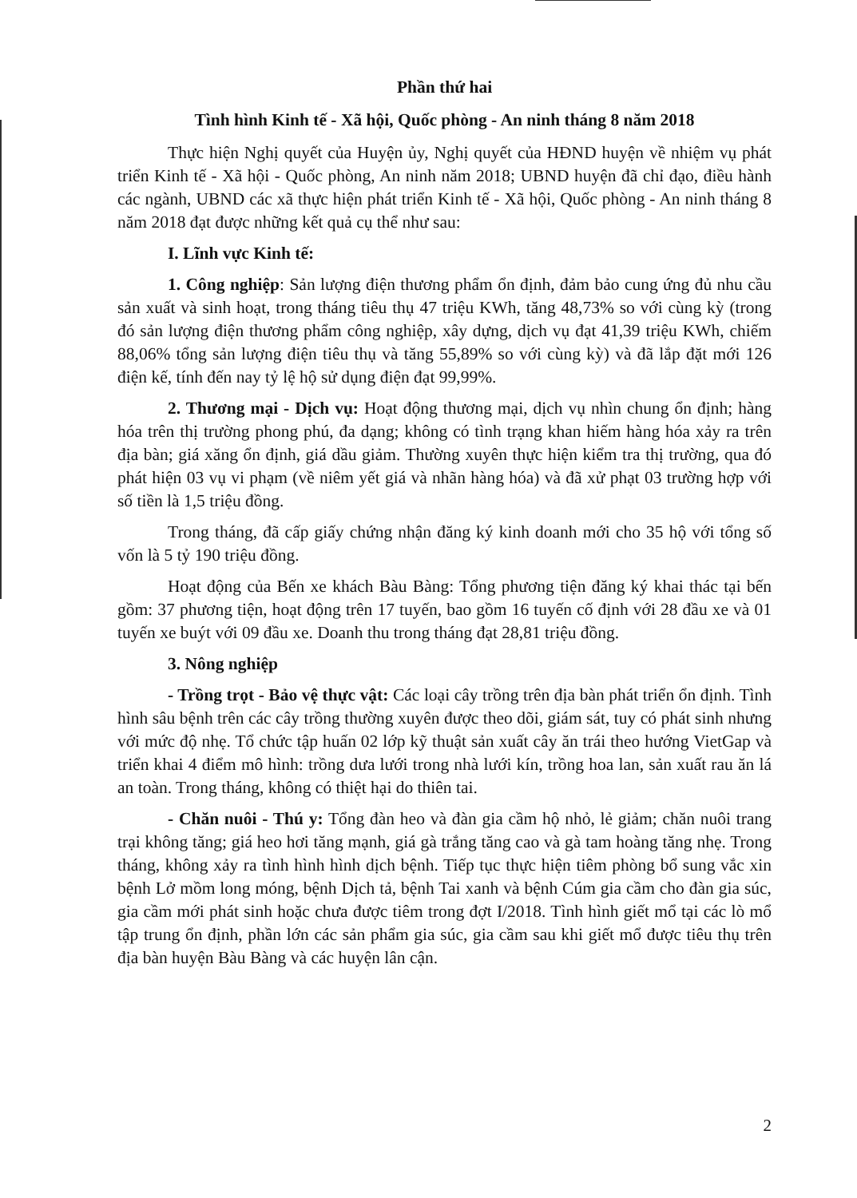Phần thứ hai
Tình hình Kinh tế - Xã hội, Quốc phòng - An ninh tháng 8 năm 2018
Thực hiện Nghị quyết của Huyện ủy, Nghị quyết của HĐND huyện về nhiệm vụ phát triển Kinh tế - Xã hội - Quốc phòng, An ninh năm 2018; UBND huyện đã chỉ đạo, điều hành các ngành, UBND các xã thực hiện phát triển Kinh tế - Xã hội, Quốc phòng - An ninh tháng 8 năm 2018 đạt được những kết quả cụ thể như sau:
I. Lĩnh vực Kinh tế:
1. Công nghiệp: Sản lượng điện thương phẩm ổn định, đảm bảo cung ứng đủ nhu cầu sản xuất và sinh hoạt, trong tháng tiêu thụ 47 triệu KWh, tăng 48,73% so với cùng kỳ (trong đó sản lượng điện thương phẩm công nghiệp, xây dựng, dịch vụ đạt 41,39 triệu KWh, chiếm 88,06% tổng sản lượng điện tiêu thụ và tăng 55,89% so với cùng kỳ) và đã lắp đặt mới 126 điện kế, tính đến nay tỷ lệ hộ sử dụng điện đạt 99,99%.
2. Thương mại - Dịch vụ: Hoạt động thương mại, dịch vụ nhìn chung ổn định; hàng hóa trên thị trường phong phú, đa dạng; không có tình trạng khan hiếm hàng hóa xảy ra trên địa bàn; giá xăng ổn định, giá dầu giảm. Thường xuyên thực hiện kiểm tra thị trường, qua đó phát hiện 03 vụ vi phạm (về niêm yết giá và nhãn hàng hóa) và đã xử phạt 03 trường hợp với số tiền là 1,5 triệu đồng.
Trong tháng, đã cấp giấy chứng nhận đăng ký kinh doanh mới cho 35 hộ với tổng số vốn là 5 tỷ 190 triệu đồng.
Hoạt động của Bến xe khách Bàu Bàng: Tổng phương tiện đăng ký khai thác tại bến gồm: 37 phương tiện, hoạt động trên 17 tuyến, bao gồm 16 tuyến cố định với 28 đầu xe và 01 tuyến xe buýt với 09 đầu xe. Doanh thu trong tháng đạt 28,81 triệu đồng.
3. Nông nghiệp
- Trồng trọt - Bảo vệ thực vật: Các loại cây trồng trên địa bàn phát triển ổn định. Tình hình sâu bệnh trên các cây trồng thường xuyên được theo dõi, giám sát, tuy có phát sinh nhưng với mức độ nhẹ. Tổ chức tập huấn 02 lớp kỹ thuật sản xuất cây ăn trái theo hướng VietGap và triển khai 4 điểm mô hình: trồng dưa lưới trong nhà lưới kín, trồng hoa lan, sản xuất rau ăn lá an toàn. Trong tháng, không có thiệt hại do thiên tai.
- Chăn nuôi - Thú y: Tổng đàn heo và đàn gia cầm hộ nhỏ, lẻ giảm; chăn nuôi trang trại không tăng; giá heo hơi tăng mạnh, giá gà trắng tăng cao và gà tam hoàng tăng nhẹ. Trong tháng, không xảy ra tình hình hình dịch bệnh. Tiếp tục thực hiện tiêm phòng bổ sung vắc xin bệnh Lở mồm long móng, bệnh Dịch tả, bệnh Tai xanh và bệnh Cúm gia cầm cho đàn gia súc, gia cầm mới phát sinh hoặc chưa được tiêm trong đợt I/2018. Tình hình giết mổ tại các lò mổ tập trung ổn định, phần lớn các sản phẩm gia súc, gia cầm sau khi giết mổ được tiêu thụ trên địa bàn huyện Bàu Bàng và các huyện lân cận.
2